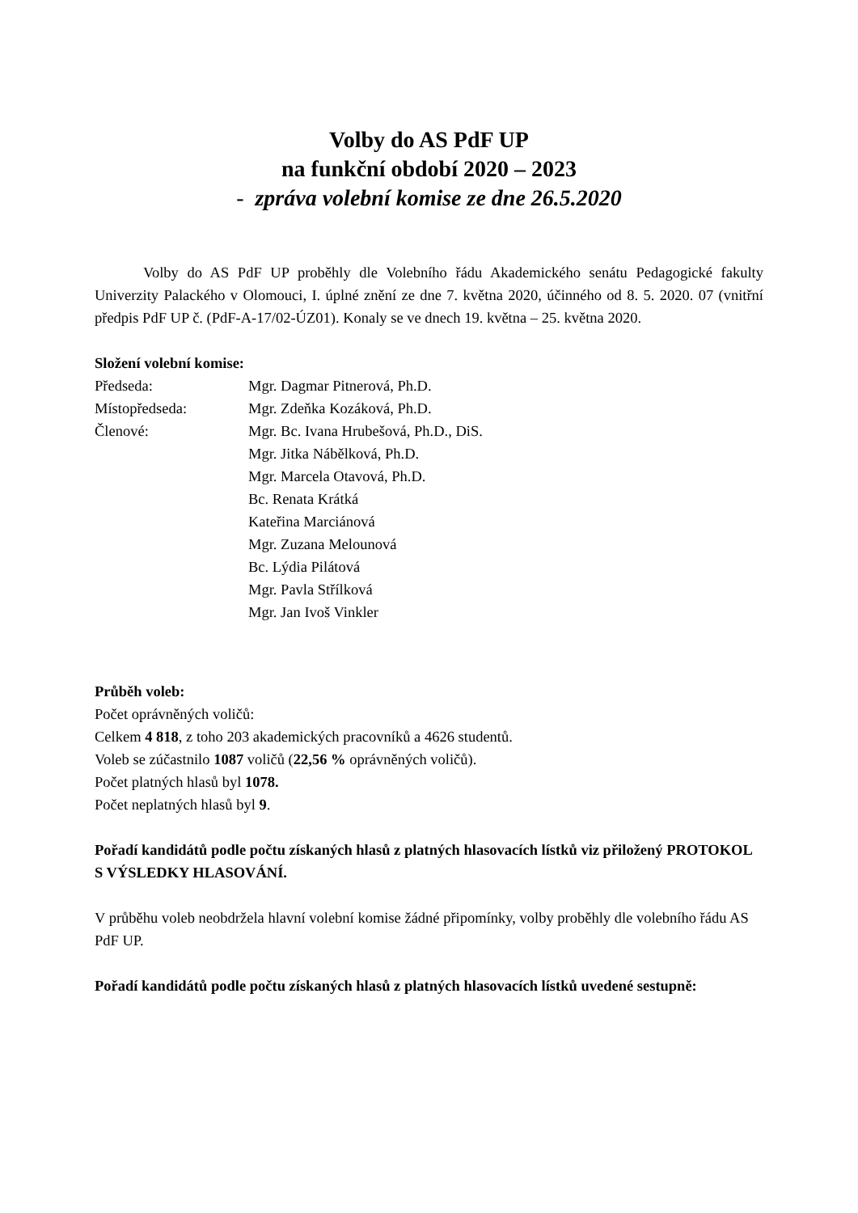Volby do AS PdF UP
na funkční období 2020 – 2023
- zpráva volební komise ze dne 26.5.2020
Volby do AS PdF UP proběhly dle Volebního řádu Akademického senátu Pedagogické fakulty Univerzity Palackého v Olomouci, I. úplné znění ze dne 7. května 2020, účinného od 8. 5. 2020. 07 (vnitřní předpis PdF UP č. (PdF-A-17/02-ÚZ01). Konaly se ve dnech 19. května – 25. května 2020.
Složení volební komise:
| Předseda: | Mgr. Dagmar Pitnerová, Ph.D. |
| Místopředseda: | Mgr. Zdeňka Kozáková, Ph.D. |
| Členové: | Mgr. Bc. Ivana Hrubešová, Ph.D., DiS. |
| | Mgr. Jitka Nábělková, Ph.D. |
| | Mgr. Marcela Otavová, Ph.D. |
| | Bc. Renata Krátká |
| | Kateřina Marciánová |
| | Mgr. Zuzana Melounová |
| | Bc. Lýdia Pilátová |
| | Mgr. Pavla Střílková |
| | Mgr. Jan Ivoš Vinkler |
Průběh voleb:
Počet oprávněných voličů:
Celkem 4 818, z toho 203 akademických pracovníků a 4626 studentů.
Voleb se zúčastnilo 1087 voličů (22,56 % oprávněných voličů).
Počet platných hlasů byl 1078.
Počet neplatných hlasů byl 9.
Pořadí kandidátů podle počtu získaných hlasů z platných hlasovacích lístků viz přiložený PROTOKOL S VÝSLEDKY HLASOVÁNÍ.
V průběhu voleb neobdržela hlavní volební komise žádné připomínky, volby proběhly dle volebního řádu AS PdF UP.
Pořadí kandidátů podle počtu získaných hlasů z platných hlasovacích lístků uvedené sestupně: